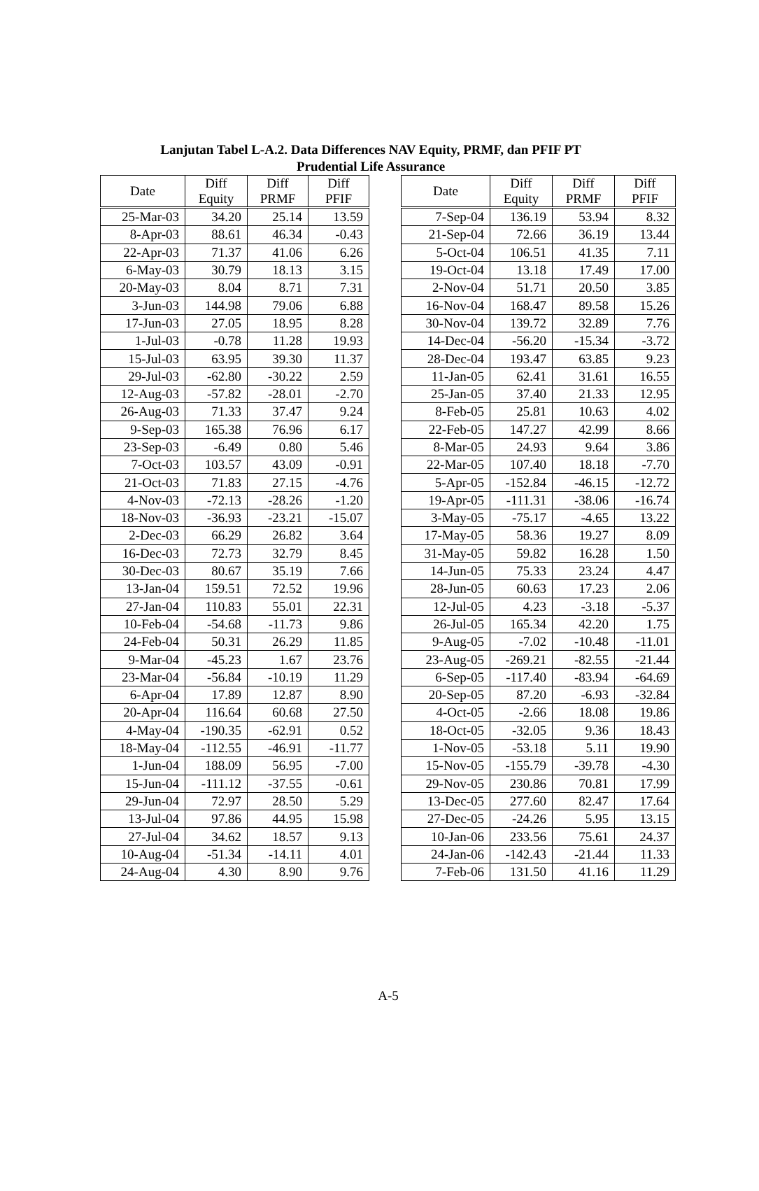Lanjutan Tabel L-A.2. Data Differences NAV Equity, PRMF, dan PFIF PT
Prudential Life Assurance
| Date | Diff Equity | Diff PRMF | Diff PFIF |
| --- | --- | --- | --- |
| 25-Mar-03 | 34.20 | 25.14 | 13.59 |
| 8-Apr-03 | 88.61 | 46.34 | -0.43 |
| 22-Apr-03 | 71.37 | 41.06 | 6.26 |
| 6-May-03 | 30.79 | 18.13 | 3.15 |
| 20-May-03 | 8.04 | 8.71 | 7.31 |
| 3-Jun-03 | 144.98 | 79.06 | 6.88 |
| 17-Jun-03 | 27.05 | 18.95 | 8.28 |
| 1-Jul-03 | -0.78 | 11.28 | 19.93 |
| 15-Jul-03 | 63.95 | 39.30 | 11.37 |
| 29-Jul-03 | -62.80 | -30.22 | 2.59 |
| 12-Aug-03 | -57.82 | -28.01 | -2.70 |
| 26-Aug-03 | 71.33 | 37.47 | 9.24 |
| 9-Sep-03 | 165.38 | 76.96 | 6.17 |
| 23-Sep-03 | -6.49 | 0.80 | 5.46 |
| 7-Oct-03 | 103.57 | 43.09 | -0.91 |
| 21-Oct-03 | 71.83 | 27.15 | -4.76 |
| 4-Nov-03 | -72.13 | -28.26 | -1.20 |
| 18-Nov-03 | -36.93 | -23.21 | -15.07 |
| 2-Dec-03 | 66.29 | 26.82 | 3.64 |
| 16-Dec-03 | 72.73 | 32.79 | 8.45 |
| 30-Dec-03 | 80.67 | 35.19 | 7.66 |
| 13-Jan-04 | 159.51 | 72.52 | 19.96 |
| 27-Jan-04 | 110.83 | 55.01 | 22.31 |
| 10-Feb-04 | -54.68 | -11.73 | 9.86 |
| 24-Feb-04 | 50.31 | 26.29 | 11.85 |
| 9-Mar-04 | -45.23 | 1.67 | 23.76 |
| 23-Mar-04 | -56.84 | -10.19 | 11.29 |
| 6-Apr-04 | 17.89 | 12.87 | 8.90 |
| 20-Apr-04 | 116.64 | 60.68 | 27.50 |
| 4-May-04 | -190.35 | -62.91 | 0.52 |
| 18-May-04 | -112.55 | -46.91 | -11.77 |
| 1-Jun-04 | 188.09 | 56.95 | -7.00 |
| 15-Jun-04 | -111.12 | -37.55 | -0.61 |
| 29-Jun-04 | 72.97 | 28.50 | 5.29 |
| 13-Jul-04 | 97.86 | 44.95 | 15.98 |
| 27-Jul-04 | 34.62 | 18.57 | 9.13 |
| 10-Aug-04 | -51.34 | -14.11 | 4.01 |
| 24-Aug-04 | 4.30 | 8.90 | 9.76 |
| Date | Diff Equity | Diff PRMF | Diff PFIF |
| --- | --- | --- | --- |
| 7-Sep-04 | 136.19 | 53.94 | 8.32 |
| 21-Sep-04 | 72.66 | 36.19 | 13.44 |
| 5-Oct-04 | 106.51 | 41.35 | 7.11 |
| 19-Oct-04 | 13.18 | 17.49 | 17.00 |
| 2-Nov-04 | 51.71 | 20.50 | 3.85 |
| 16-Nov-04 | 168.47 | 89.58 | 15.26 |
| 30-Nov-04 | 139.72 | 32.89 | 7.76 |
| 14-Dec-04 | -56.20 | -15.34 | -3.72 |
| 28-Dec-04 | 193.47 | 63.85 | 9.23 |
| 11-Jan-05 | 62.41 | 31.61 | 16.55 |
| 25-Jan-05 | 37.40 | 21.33 | 12.95 |
| 8-Feb-05 | 25.81 | 10.63 | 4.02 |
| 22-Feb-05 | 147.27 | 42.99 | 8.66 |
| 8-Mar-05 | 24.93 | 9.64 | 3.86 |
| 22-Mar-05 | 107.40 | 18.18 | -7.70 |
| 5-Apr-05 | -152.84 | -46.15 | -12.72 |
| 19-Apr-05 | -111.31 | -38.06 | -16.74 |
| 3-May-05 | -75.17 | -4.65 | 13.22 |
| 17-May-05 | 58.36 | 19.27 | 8.09 |
| 31-May-05 | 59.82 | 16.28 | 1.50 |
| 14-Jun-05 | 75.33 | 23.24 | 4.47 |
| 28-Jun-05 | 60.63 | 17.23 | 2.06 |
| 12-Jul-05 | 4.23 | -3.18 | -5.37 |
| 26-Jul-05 | 165.34 | 42.20 | 1.75 |
| 9-Aug-05 | -7.02 | -10.48 | -11.01 |
| 23-Aug-05 | -269.21 | -82.55 | -21.44 |
| 6-Sep-05 | -117.40 | -83.94 | -64.69 |
| 20-Sep-05 | 87.20 | -6.93 | -32.84 |
| 4-Oct-05 | -2.66 | 18.08 | 19.86 |
| 18-Oct-05 | -32.05 | 9.36 | 18.43 |
| 1-Nov-05 | -53.18 | 5.11 | 19.90 |
| 15-Nov-05 | -155.79 | -39.78 | -4.30 |
| 29-Nov-05 | 230.86 | 70.81 | 17.99 |
| 13-Dec-05 | 277.60 | 82.47 | 17.64 |
| 27-Dec-05 | -24.26 | 5.95 | 13.15 |
| 10-Jan-06 | 233.56 | 75.61 | 24.37 |
| 24-Jan-06 | -142.43 | -21.44 | 11.33 |
| 7-Feb-06 | 131.50 | 41.16 | 11.29 |
A-5